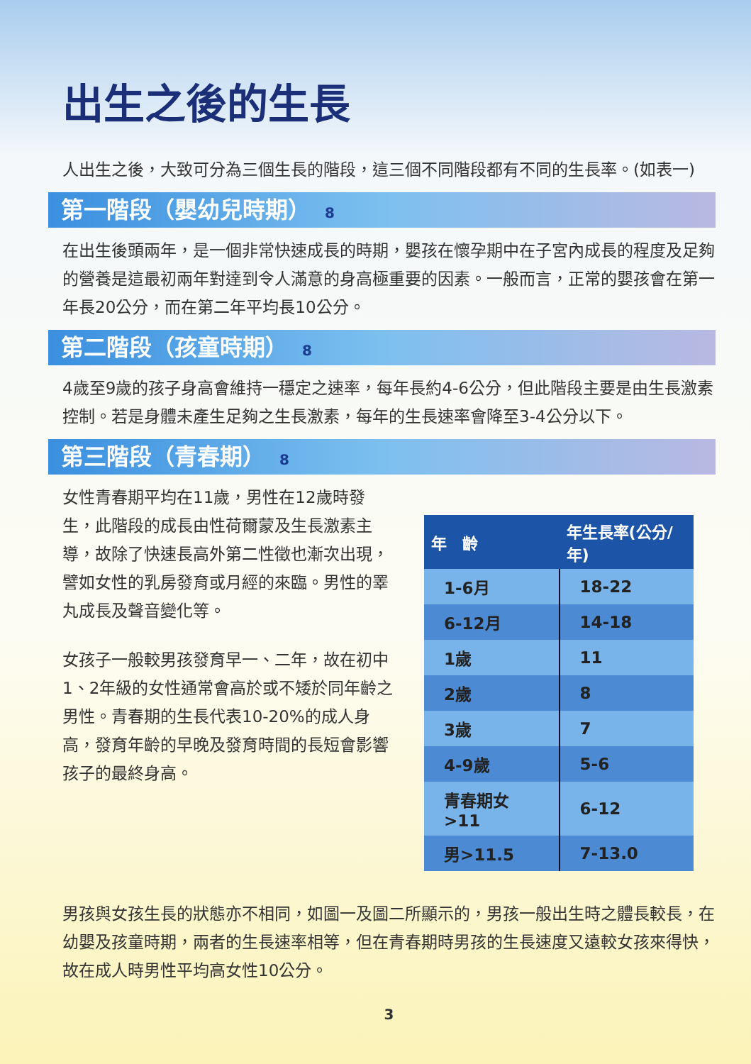出生之後的生長
人出生之後，大致可分為三個生長的階段，這三個不同階段都有不同的生長率。(如表一)
第一階段（嬰幼兒時期） 8
在出生後頭兩年，是一個非常快速成長的時期，嬰孩在懷孕期中在子宮內成長的程度及足夠的營養是這最初兩年對達到令人滿意的身高極重要的因素。一般而言，正常的嬰孩會在第一年長20公分，而在第二年平均長10公分。
第二階段（孩童時期） 8
4歲至9歲的孩子身高會維持一穩定之速率，每年長約4-6公分，但此階段主要是由生長激素控制。若是身體未產生足夠之生長激素，每年的生長速率會降至3-4公分以下。
第三階段（青春期） 8
女性青春期平均在11歲，男性在12歲時發生，此階段的成長由性荷爾蒙及生長激素主導，故除了快速長高外第二性徵也漸次出現，譬如女性的乳房發育或月經的來臨。男性的睪丸成長及聲音變化等。
女孩子一般較男孩發育早一、二年，故在初中1、2年級的女性通常會高於或不矮於同年齡之男性。青春期的生長代表10-20%的成人身高，發育年齡的早晚及發育時間的長短會影響孩子的最終身高。
| 年 齡 | 年生長率(公分/年) |
| --- | --- |
| 1-6月 | 18-22 |
| 6-12月 | 14-18 |
| 1歲 | 11 |
| 2歲 | 8 |
| 3歲 | 7 |
| 4-9歲 | 5-6 |
| 青春期女>11 | 6-12 |
| 男>11.5 | 7-13.0 |
男孩與女孩生長的狀態亦不相同，如圖一及圖二所顯示的，男孩一般出生時之體長較長，在幼嬰及孩童時期，兩者的生長速率相等，但在青春期時男孩的生長速度又遠較女孩來得快，故在成人時男性平均高女性10公分。
3